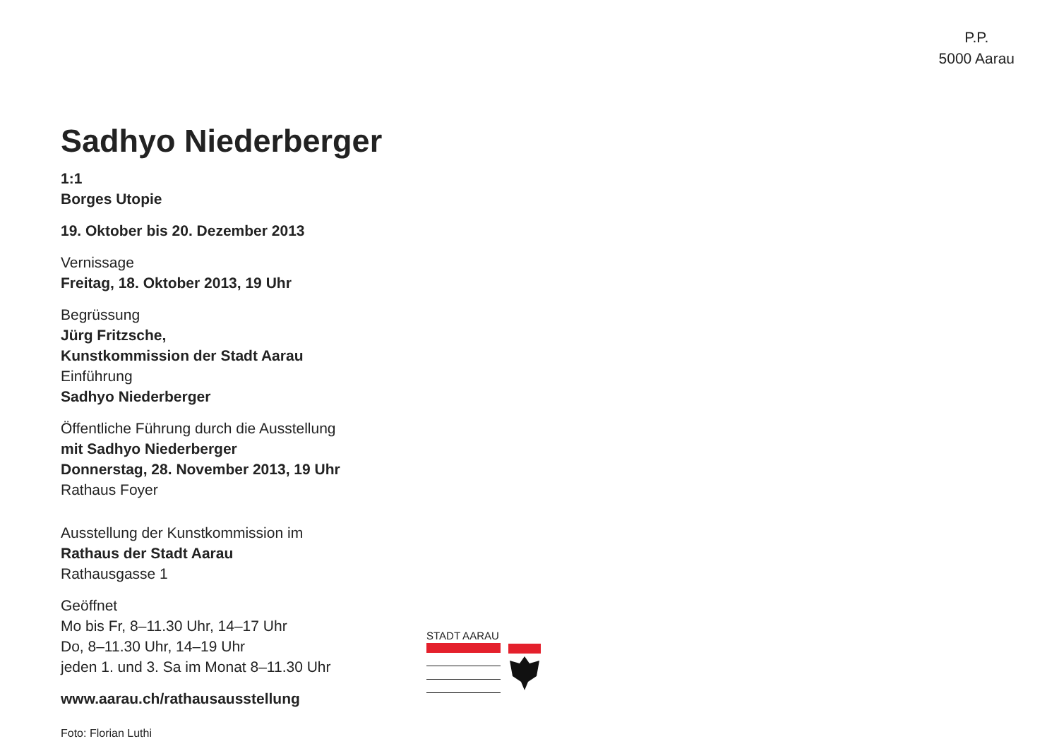P.P.
5000 Aarau
Sadhyo Niederberger
1:1
Borges Utopie
19. Oktober bis 20. Dezember 2013
Vernissage
Freitag, 18. Oktober 2013, 19 Uhr
Begrüssung
Jürg Fritzsche,
Kunstkommission der Stadt Aarau
Einführung
Sadhyo Niederberger
Öffentliche Führung durch die Ausstellung
mit Sadhyo Niederberger
Donnerstag, 28. November 2013, 19 Uhr
Rathaus Foyer
Ausstellung der Kunstkommission im
Rathaus der Stadt Aarau
Rathausgasse 1
Geöffnet
Mo bis Fr, 8–11.30 Uhr, 14–17 Uhr
Do, 8–11.30 Uhr, 14–19 Uhr
jeden 1. und 3. Sa im Monat 8–11.30 Uhr
www.aarau.ch/rathausausstellung
Foto: Florian Luthi
STADT AARAU